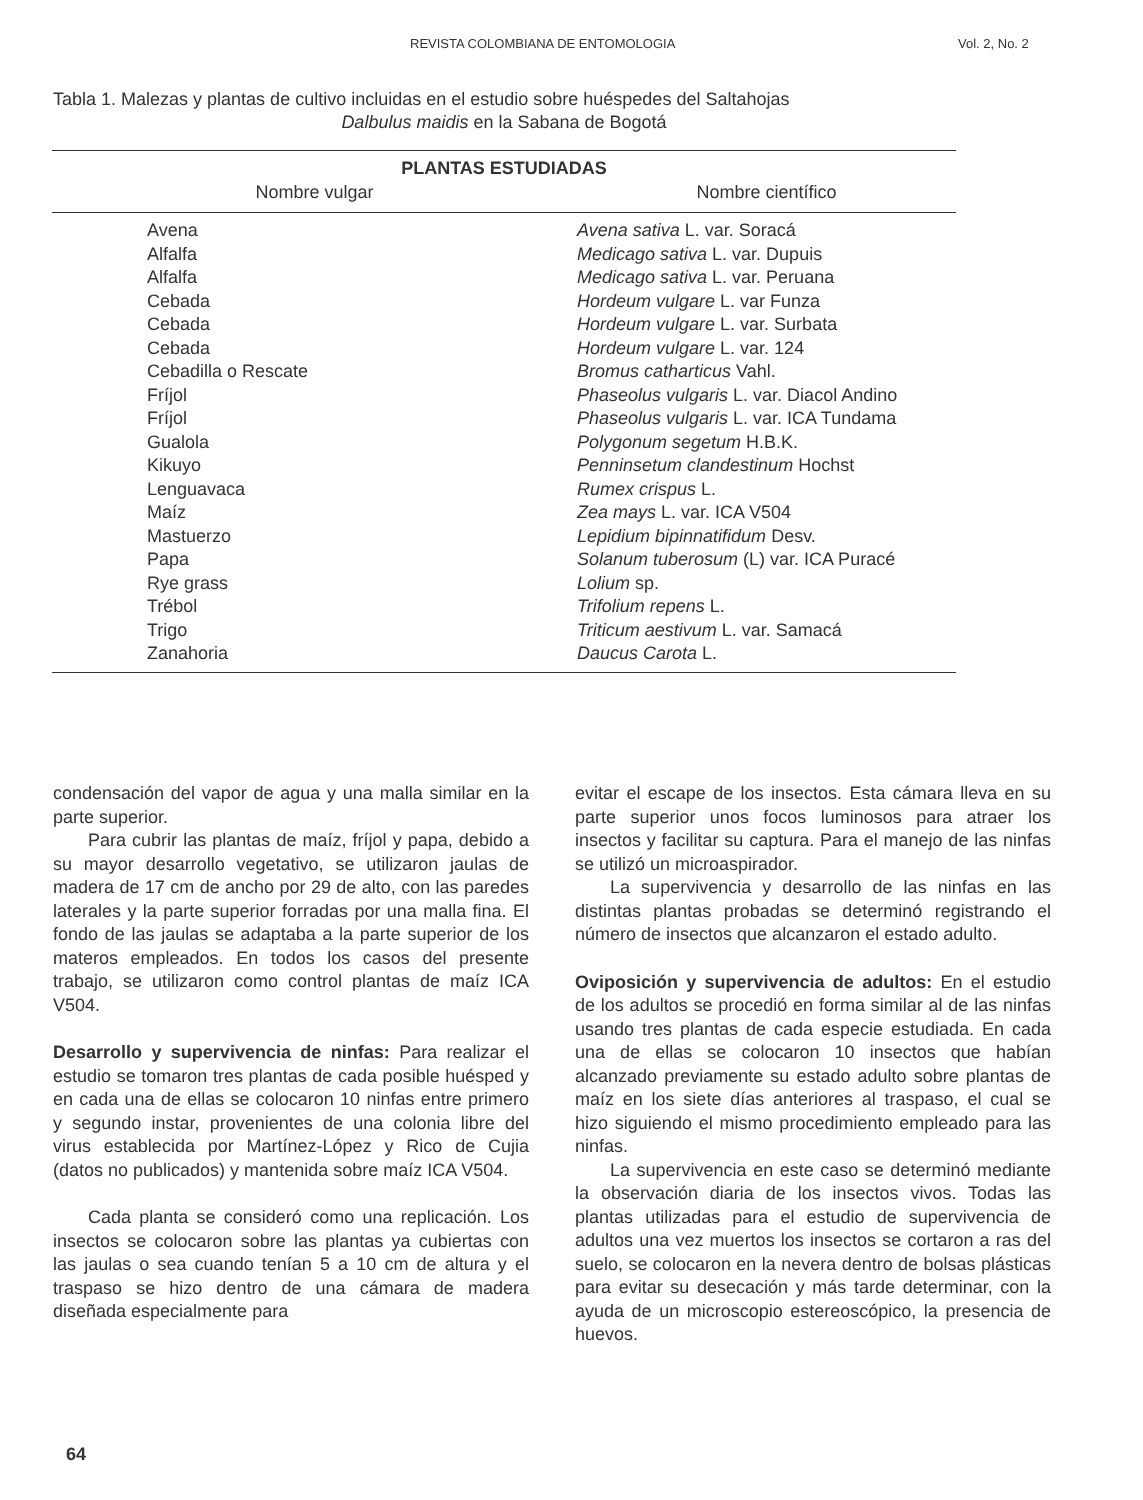REVISTA COLOMBIANA DE ENTOMOLOGIA Vol. 2, No. 2
Tabla 1. Malezas y plantas de cultivo incluidas en el estudio sobre huéspedes del Saltahojas
Dalbulus maidis en la Sabana de Bogotá
| PLANTAS ESTUDIADAS | |
| --- | --- |
| Nombre vulgar | Nombre científico |
| Avena | Avena sativa L. var. Soracá |
| Alfalfa | Medicago sativa L. var. Dupuis |
| Alfalfa | Medicago sativa L. var. Peruana |
| Cebada | Hordeum vulgare L. var Funza |
| Cebada | Hordeum vulgare L. var. Surbata |
| Cebada | Hordeum vulgare L. var. 124 |
| Cebadilla o Rescate | Bromus catharticus Vahl. |
| Fríjol | Phaseolus vulgaris L. var. Diacol Andino |
| Fríjol | Phaseolus vulgaris L. var. ICA Tundama |
| Gualola | Polygonum segetum H.B.K. |
| Kikuyo | Penninsetum clandestinum Hochst |
| Lenguavaca | Rumex crispus L. |
| Maíz | Zea mays L. var. ICA V504 |
| Mastuerzo | Lepidium bipinnatifidum Desv. |
| Papa | Solanum tuberosum (L) var. ICA Puracé |
| Rye grass | Lolium sp. |
| Trébol | Trifolium repens L. |
| Trigo | Triticum aestivum L. var. Samacá |
| Zanahoria | Daucus Carota L. |
condensación del vapor de agua y una malla similar en la parte superior.
Para cubrir las plantas de maíz, fríjol y papa, debido a su mayor desarrollo vegetativo, se utilizaron jaulas de madera de 17 cm de ancho por 29 de alto, con las paredes laterales y la parte superior forradas por una malla fina. El fondo de las jaulas se adaptaba a la parte superior de los materos empleados. En todos los casos del presente trabajo, se utilizaron como control plantas de maíz ICA V504.
Desarrollo y supervivencia de ninfas: Para realizar el estudio se tomaron tres plantas de cada posible huésped y en cada una de ellas se colocaron 10 ninfas entre primero y segundo instar, provenientes de una colonia libre del virus establecida por Martínez-López y Rico de Cujia (datos no publicados) y mantenida sobre maíz ICA V504.
Cada planta se consideró como una replicación. Los insectos se colocaron sobre las plantas ya cubiertas con las jaulas o sea cuando tenían 5 a 10 cm de altura y el traspaso se hizo dentro de una cámara de madera diseñada especialmente para
evitar el escape de los insectos. Esta cámara lleva en su parte superior unos focos luminosos para atraer los insectos y facilitar su captura. Para el manejo de las ninfas se utilizó un microaspirador.
La supervivencia y desarrollo de las ninfas en las distintas plantas probadas se determinó registrando el número de insectos que alcanzaron el estado adulto.
Oviposición y supervivencia de adultos: En el estudio de los adultos se procedió en forma similar al de las ninfas usando tres plantas de cada especie estudiada. En cada una de ellas se colocaron 10 insectos que habían alcanzado previamente su estado adulto sobre plantas de maíz en los siete días anteriores al traspaso, el cual se hizo siguiendo el mismo procedimiento empleado para las ninfas.
La supervivencia en este caso se determinó mediante la observación diaria de los insectos vivos. Todas las plantas utilizadas para el estudio de supervivencia de adultos una vez muertos los insectos se cortaron a ras del suelo, se colocaron en la nevera dentro de bolsas plásticas para evitar su desecación y más tarde determinar, con la ayuda de un microscopio estereoscópico, la presencia de huevos.
64